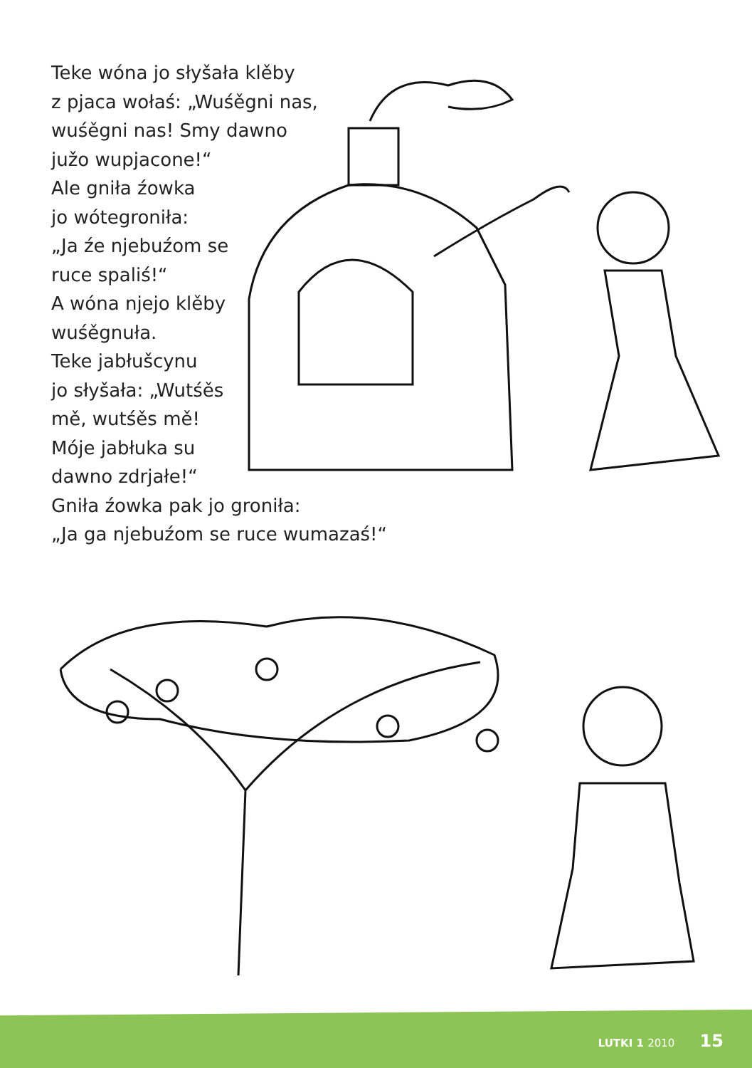Teke wóna jo słyšała klěby
z pjaca wołaś: „Wuśěgni nas,
wuśěgni nas! Smy dawno
južo wupjacone!“
Ale gniła źowka
jo wótegroniła:
„Ja źe njebuźom se
ruce spaliś!“
A wóna njejo klěby
wuśěgnuła.
Teke jabłušcynu
jo słyšała: „Wutśěs
mě, wutśěs mě!
Móje jabłuka su
dawno zdrjałe!“
Gniła źowka pak jo groniła:
„Ja ga njebuźom se ruce wumazaś!“
LUTKI 1 2010 15